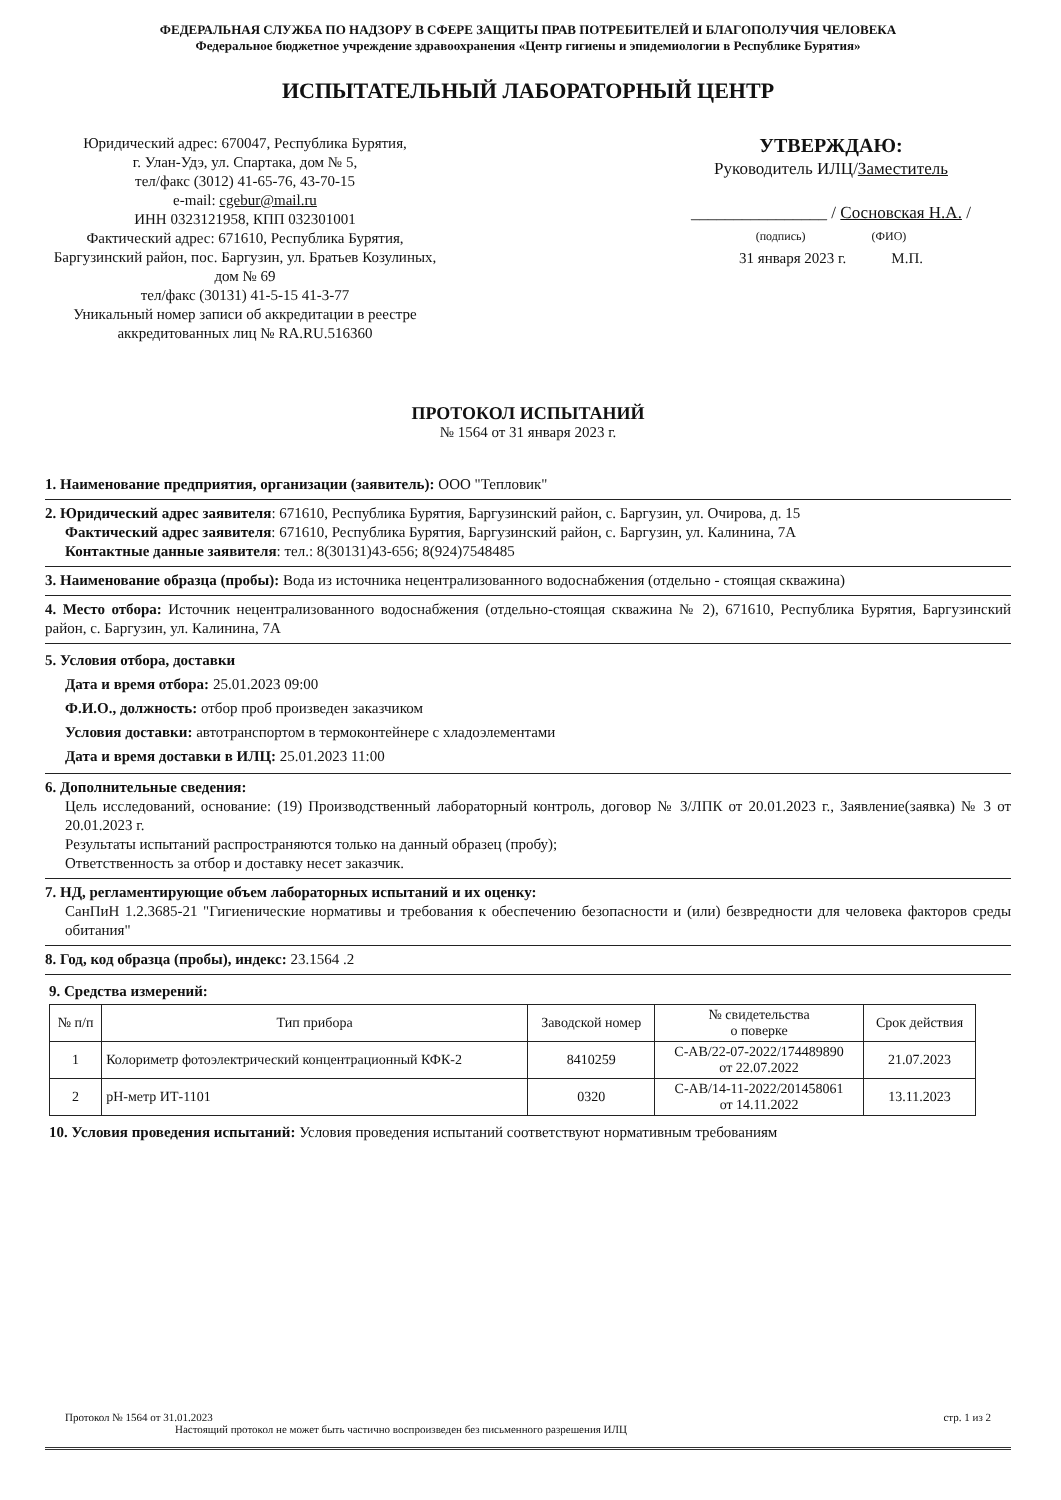ФЕДЕРАЛЬНАЯ СЛУЖБА ПО НАДЗОРУ В СФЕРЕ ЗАЩИТЫ ПРАВ ПОТРЕБИТЕЛЕЙ И БЛАГОПОЛУЧИЯ ЧЕЛОВЕКА
Федеральное бюджетное учреждение здравоохранения «Центр гигиены и эпидемиологии в Республике Бурятия»
ИСПЫТАТЕЛЬНЫЙ ЛАБОРАТОРНЫЙ ЦЕНТР
Юридический адрес: 670047, Республика Бурятия,
г. Улан-Удэ, ул. Спартака, дом № 5,
тел/факс (3012) 41-65-76, 43-70-15
e-mail: cgebur@mail.ru
ИНН 0323121958, КПП 032301001
Фактический адрес: 671610, Республика Бурятия,
Баргузинский район, пос. Баргузин, ул. Братьев Козулиных, дом № 69
тел/факс (30131) 41-5-15 41-3-77
Уникальный номер записи об аккредитации в реестре аккредитованных лиц № RA.RU.516360
УТВЕРЖДАЮ:
Руководитель ИЛЦ/Заместитель
________________ / Сосновская Н.А. /
(подпись) (ФИО)
31 января 2023 г. М.П.
ПРОТОКОЛ ИСПЫТАНИЙ
№ 1564 от 31 января 2023 г.
1. Наименование предприятия, организации (заявитель): ООО "Тепловик"
2. Юридический адрес заявителя: 671610, Республика Бурятия, Баргузинский район, с. Баргузин, ул. Очирова, д. 15
Фактический адрес заявителя: 671610, Республика Бурятия, Баргузинский район, с. Баргузин, ул. Калинина, 7А
Контактные данные заявителя: тел.: 8(30131)43-656; 8(924)7548485
3. Наименование образца (пробы): Вода из источника нецентрализованного водоснабжения (отдельно - стоящая скважина)
4. Место отбора: Источник нецентрализованного водоснабжения (отдельно-стоящая скважина № 2), 671610, Республика Бурятия, Баргузинский район, с. Баргузин, ул. Калинина, 7А
5. Условия отбора, доставки
Дата и время отбора: 25.01.2023 09:00
Ф.И.О., должность: отбор проб произведен заказчиком
Условия доставки: автотранспортом в термоконтейнере с хладоэлементами
Дата и время доставки в ИЛЦ: 25.01.2023 11:00
6. Дополнительные сведения:
Цель исследований, основание: (19) Производственный лабораторный контроль, договор № 3/ЛПК от 20.01.2023 г., Заявление(заявка) № 3 от 20.01.2023 г.
Результаты испытаний распространяются только на данный образец (пробу);
Ответственность за отбор и доставку несет заказчик.
7. НД, регламентирующие объем лабораторных испытаний и их оценку:
СанПиН 1.2.3685-21 "Гигиенические нормативы и требования к обеспечению безопасности и (или) безвредности для человека факторов среды обитания"
8. Год, код образца (пробы), индекс: 23.1564 .2
9. Средства измерений:
| № п/п | Тип прибора | Заводской номер | № свидетельства о поверке | Срок действия |
| --- | --- | --- | --- | --- |
| 1 | Колориметр фотоэлектрический концентрационный КФК-2 | 8410259 | С-АВ/22-07-2022/174489890 от 22.07.2022 | 21.07.2023 |
| 2 | pH-метр ИТ-1101 | 0320 | С-АВ/14-11-2022/201458061 от 14.11.2022 | 13.11.2023 |
10. Условия проведения испытаний: Условия проведения испытаний соответствуют нормативным требованиям
Протокол № 1564 от 31.01.2023
Настоящий протокол не может быть частично воспроизведен без письменного разрешения ИЛЦ
стр. 1 из 2